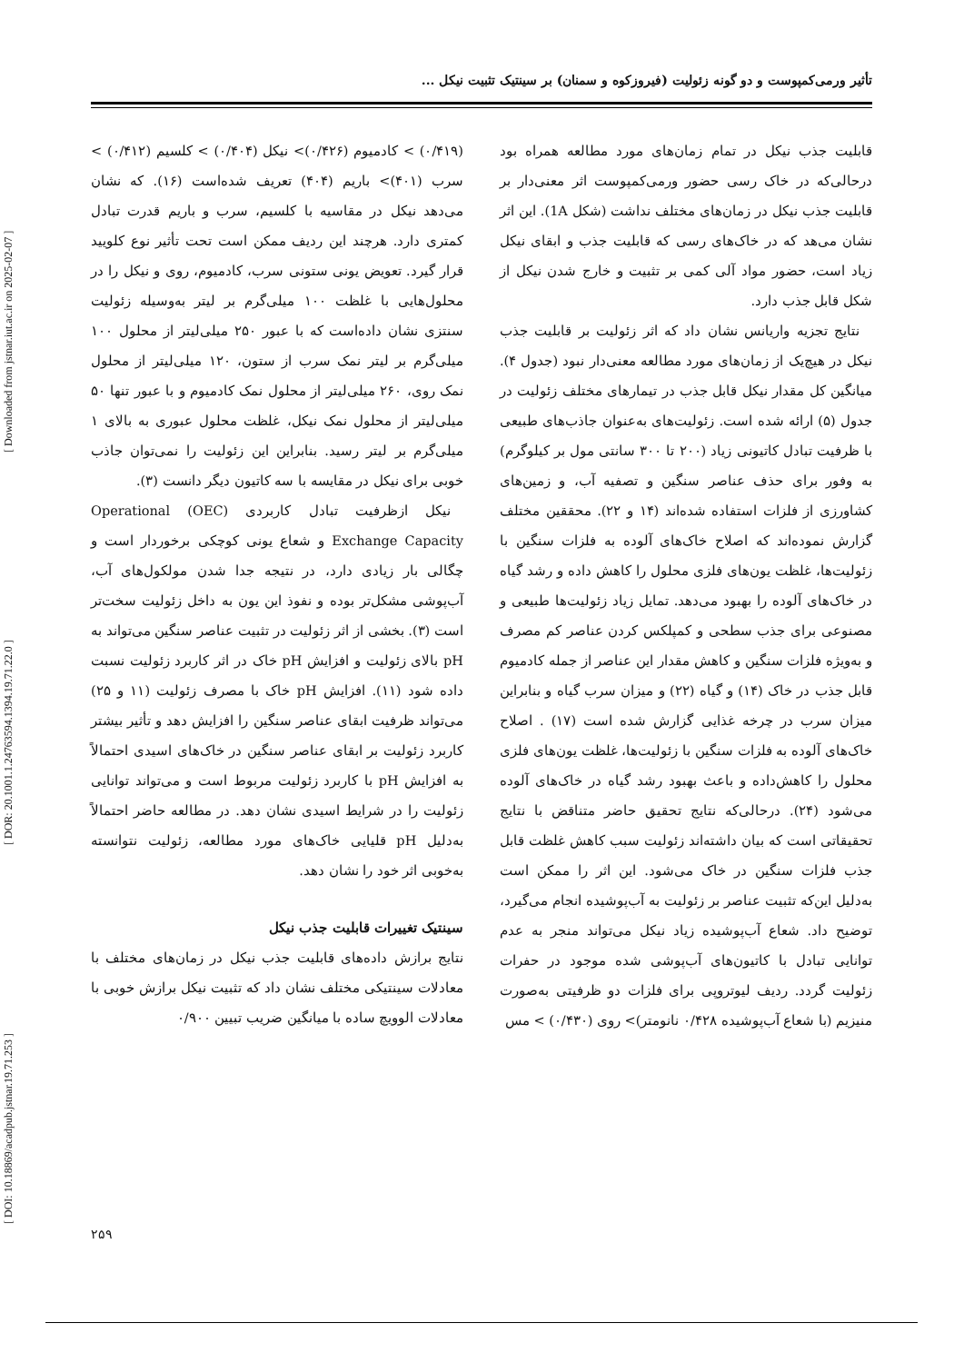[ DOI: 10.18869/acadpub.jstnar.19.71.253 ] [ DOR: 20.1001.1.24763594.1394.19.71.22.0 ] [ Downloaded from jstnar.iut.ac.ir on 2025-02-07 ]
تأثیر ورمی‌کمپوست و دو گونه زئولیت (فیروزکوه و سمنان) بر سینتیک تثبیت نیکل ...
قابلیت جذب نیکل در تمام زمان‌های مورد مطالعه همراه بود درحالی‌که در خاک رسی حضور ورمی‌کمپوست اثر معنی‌دار بر قابلیت جذب نیکل در زمان‌های مختلف نداشت (شکل 1A). این اثر نشان می‌هد که در خاک‌های رسی که قابلیت جذب و ابقای نیکل زیاد است، حضور مواد آلی کمی بر تثبیت و خارج شدن نیکل از شکل قابل جذب دارد.
نتایج تجزیه واریانس نشان داد که اثر زئولیت بر قابلیت جذب نیکل در هیچ‌یک از زمان‌های مورد مطالعه معنی‌دار نبود (جدول ۴). میانگین کل مقدار نیکل قابل جذب در تیمارهای مختلف زئولیت در جدول (۵) ارائه شده است. زئولیت‌های به‌عنوان جاذب‌های طبیعی با ظرفیت تبادل کاتیونی زیاد (۲۰۰ تا ۳۰۰ سانتی مول بر کیلوگرم) به وفور برای حذف عناصر سنگین و تصفیه آب، و زمین‌های کشاورزی از فلزات استفاده شده‌اند (۱۴ و ۲۲). محققین مختلف گزارش نموده‌اند که اصلاح خاک‌های آلوده به فلزات سنگین با زئولیت‌ها، غلظت یون‌های فلزی محلول را کاهش داده و رشد گیاه در خاک‌های آلوده را بهبود می‌دهد. تمایل زیاد زئولیت‌ها طبیعی و مصنوعی برای جذب سطحی و کمپلکس کردن عناصر کم مصرف و به‌ویژه فلزات سنگین و کاهش مقدار این عناصر از جمله کادمیوم قابل جذب در خاک (۱۴) و گیاه (۲۲) و میزان سرب گیاه و بنابراین میزان سرب در چرخه غذایی گزارش شده است (۱۷) . اصلاح خاک‌های آلوده به فلزات سنگین با زئولیت‌ها، غلظت یون‌های فلزی محلول را کاهش‌داده و باعث بهبود رشد گیاه در خاک‌های آلوده می‌شود (۲۴). درحالی‌که نتایج تحقیق حاضر متناقض با نتایج تحقیقاتی است که بیان داشته‌اند زئولیت سبب کاهش غلظت قابل جذب فلزات سنگین در خاک می‌شود. این اثر را ممکن است به‌دلیل این‌که تثبیت عناصر بر زئولیت به آب‌پوشیده انجام می‌گیرد، توضیح داد. شعاع آب‌پوشیده زیاد نیکل می‌تواند منجر به عدم توانایی تبادل با کاتیون‌های آب‌پوشی شده موجود در حفرات زئولیت گردد. ردیف لیوتروپی برای فلزات دو ظرفیتی به‌صورت منیزیم (با شعاع آب‌پوشیده ۰/۴۲۸ نانومتر)> روی (۰/۴۳۰) > مس
(۰/۴۱۹) > کادمیوم (۰/۴۲۶)> نیکل (۰/۴۰۴) > کلسیم (۰/۴۱۲) > سرب (۴۰۱)> باریم (۴۰۴) تعریف شده‌است (۱۶). که نشان می‌دهد نیکل در مقاسیه با کلسیم، سرب و باریم قدرت تبادل کمتری دارد. هرچند این ردیف ممکن است تحت تأثیر نوع کلویید قرار گیرد. تعویض یونی ستونی سرب، کادمیوم، روی و نیکل را در محلول‌هایی با غلظت ۱۰۰ میلی‌گرم بر لیتر به‌وسیله زئولیت سنتزی نشان داده‌است که با عبور ۲۵۰ میلی‌لیتر از محلول ۱۰۰ میلی‌گرم بر لیتر نمک سرب از ستون، ۱۲۰ میلی‌لیتر از محلول نمک روی، ۲۶۰ میلی‌لیتر از محلول نمک کادمیوم و با عبور تنها ۵۰ میلی‌لیتر از محلول نمک نیکل، غلظت محلول عبوری به بالای ۱ میلی‌گرم بر لیتر رسید. بنابراین این زئولیت را نمی‌توان جاذب خوبی برای نیکل در مقایسه با سه کاتیون دیگر دانست (۳).
نیکل ازظرفیت تبادل کاربردی Operational (OEC) Exchange Capacity و شعاع یونی کوچکی برخوردار است و چگالی بار زیادی دارد، در نتیجه جدا شدن مولکول‌های آب، آب‌پوشی مشکل‌تر بوده و نفوذ این یون به داخل زئولیت سخت‌تر است (۳). بخشی از اثر زئولیت در تثبیت عناصر سنگین می‌تواند به pH بالای زئولیت و افزایش pH خاک در اثر کاربرد زئولیت نسبت داده شود (۱۱). افزایش pH خاک با مصرف زئولیت (۱۱ و ۲۵) می‌تواند ظرفیت ابقای عناصر سنگین را افزایش دهد و تأثیر بیشتر کاربرد زئولیت بر ابقای عناصر سنگین در خاک‌های اسیدی احتمالاً به افزایش pH با کاربرد زئولیت مربوط است و می‌تواند توانایی زئولیت را در شرایط اسیدی نشان دهد. در مطالعه حاضر احتمالاً به‌دلیل pH قلیایی خاک‌های مورد مطالعه، زئولیت نتوانسته به‌خوبی اثر خود را نشان دهد.
سینتیک تغییرات قابلیت جذب نیکل
نتایج برازش داده‌های قابلیت جذب نیکل در زمان‌های مختلف با معادلات سینتیکی مختلف نشان داد که تثبیت نیکل برازش خوبی با معادلات الوویچ ساده با میانگین ضریب تبیین ۰/۹۰۰
۲۵۹